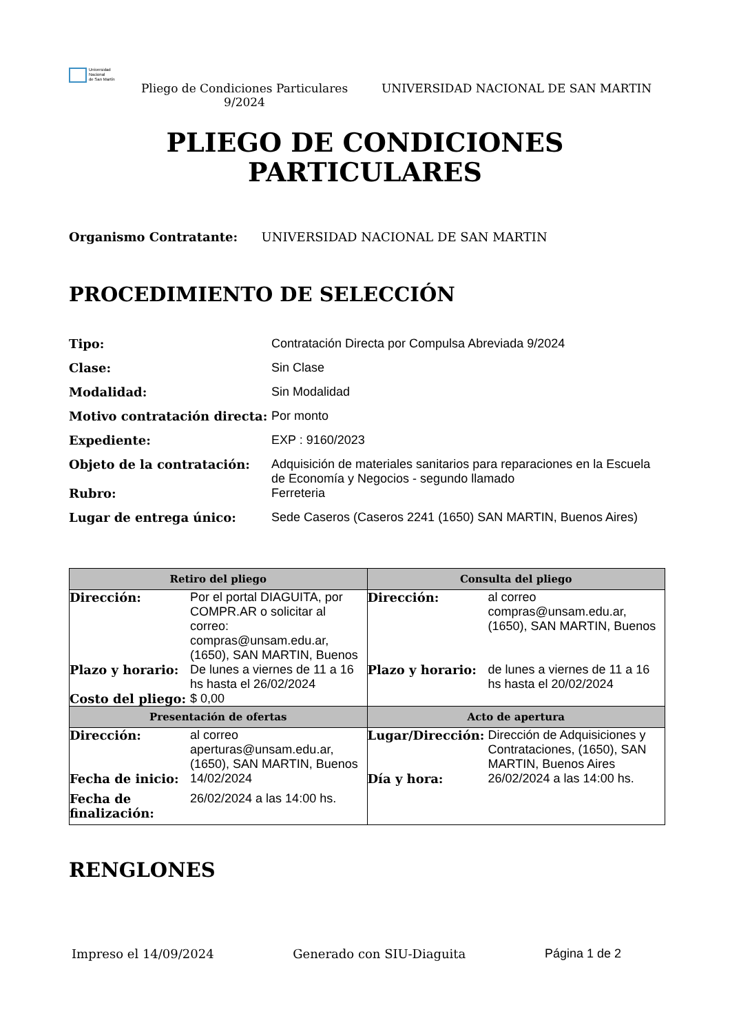Universidad
Nacional
de San Martín
Pliego de Condiciones Particulares 9/2024
UNIVERSIDAD NACIONAL DE SAN MARTIN
PLIEGO DE CONDICIONES
PARTICULARES
Organismo Contratante: UNIVERSIDAD NACIONAL DE SAN MARTIN
PROCEDIMIENTO DE SELECCIÓN
| Tipo: | Contratación Directa por Compulsa Abreviada 9/2024 |
| Clase: | Sin Clase |
| Modalidad: | Sin Modalidad |
| Motivo contratación directa: | Por monto |
| Expediente: | EXP : 9160/2023 |
| Objeto de la contratación: | Adquisición de materiales sanitarios para reparaciones en la Escuela de Economía y Negocios - segundo llamado |
| Rubro: | Ferreteria |
| Lugar de entrega único: | Sede Caseros (Caseros 2241 (1650) SAN MARTIN, Buenos Aires) |
| Retiro del pliego | Consulta del pliego |
| --- | --- |
| / Dirección: / Por el portal DIAGUITA, por COMPR.AR o solicitar al correo: compras@unsam.edu.ar, (1650), SAN MARTIN, Buenos / / Plazo y horario: / De lunes a viernes de 11 a 16 hs hasta el 26/02/2024 / / Costo del pliego: / $ 0,00 / | / Dirección: / al correo compras@unsam.edu.ar, (1650), SAN MARTIN, Buenos / / Plazo y horario: / de lunes a viernes de 11 a 16 hs hasta el 20/02/2024 / |
| Presentación de ofertas | Acto de apertura |
| / Dirección: / al correo aperturas@unsam.edu.ar, (1650), SAN MARTIN, Buenos / / Fecha de inicio: / 14/02/2024 / / Fecha de finalización: / 26/02/2024 a las 14:00 hs. / | / Lugar/Dirección: / Dirección de Adquisiciones y Contrataciones, (1650), SAN MARTIN, Buenos Aires / / Día y hora: / 26/02/2024 a las 14:00 hs. / |
RENGLONES
Impreso el 14/09/2024 Generado con SIU-Diaguita Página 1 de 2